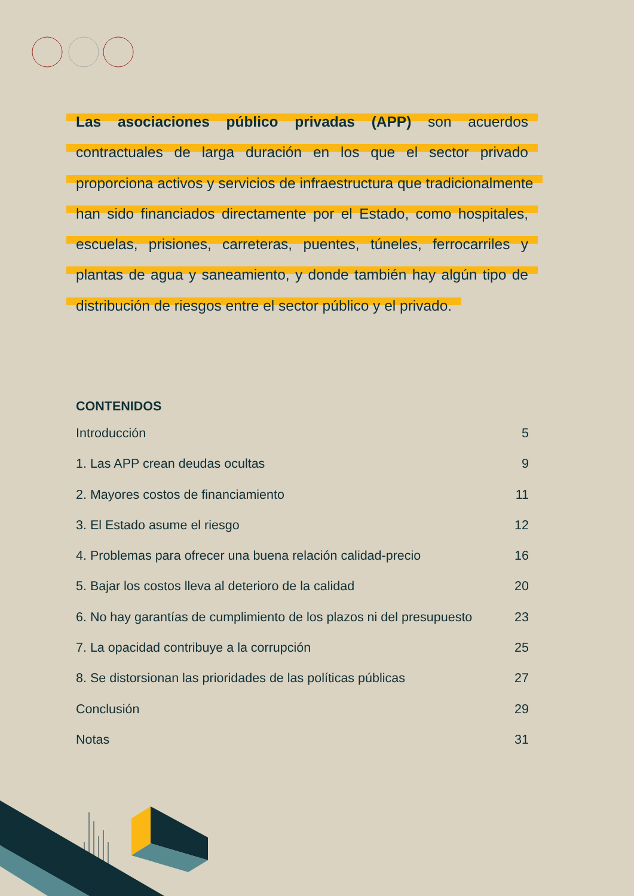Las asociaciones público privadas (APP) son acuerdos contractuales de larga duración en los que el sector privado proporciona activos y servicios de infraestructura que tradicionalmente han sido financiados directamente por el Estado, como hospitales, escuelas, prisiones, carreteras, puentes, túneles, ferrocarriles y plantas de agua y saneamiento, y donde también hay algún tipo de distribución de riesgos entre el sector público y el privado.
CONTENIDOS
Introducción 5
1. Las APP crean deudas ocultas 9
2. Mayores costos de financiamiento 11
3. El Estado asume el riesgo 12
4. Problemas para ofrecer una buena relación calidad-precio 16
5. Bajar los costos lleva al deterioro de la calidad 20
6. No hay garantías de cumplimiento de los plazos ni del presupuesto 23
7. La opacidad contribuye a la corrupción 25
8. Se distorsionan las prioridades de las políticas públicas 27
Conclusión 29
Notas 31